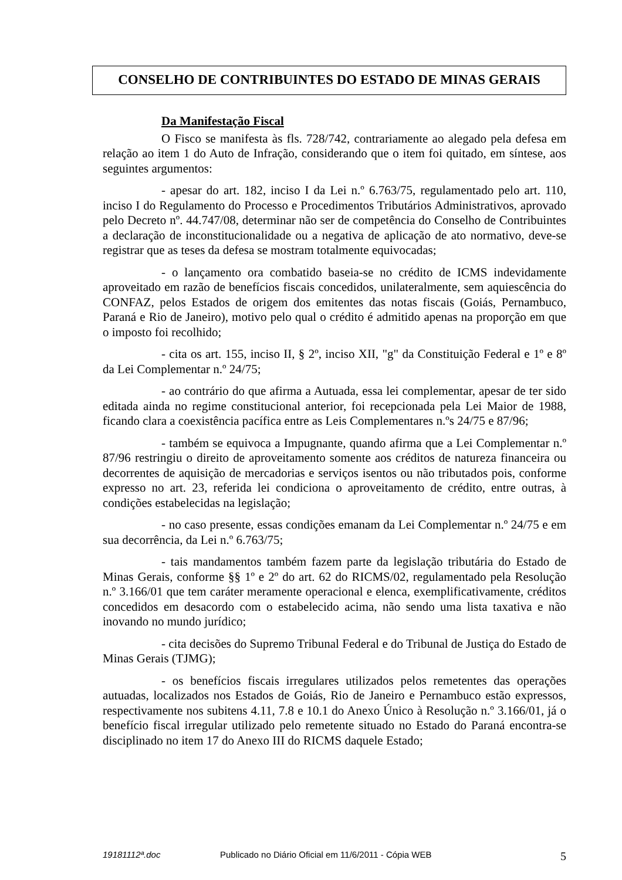CONSELHO DE CONTRIBUINTES DO ESTADO DE MINAS GERAIS
Da Manifestação Fiscal
O Fisco se manifesta às fls. 728/742, contrariamente ao alegado pela defesa em relação ao item 1 do Auto de Infração, considerando que o item foi quitado, em síntese, aos seguintes argumentos:
- apesar do art. 182, inciso I da Lei n.º 6.763/75, regulamentado pelo art. 110, inciso I do Regulamento do Processo e Procedimentos Tributários Administrativos, aprovado pelo Decreto nº. 44.747/08, determinar não ser de competência do Conselho de Contribuintes a declaração de inconstitucionalidade ou a negativa de aplicação de ato normativo, deve-se registrar que as teses da defesa se mostram totalmente equivocadas;
- o lançamento ora combatido baseia-se no crédito de ICMS indevidamente aproveitado em razão de benefícios fiscais concedidos, unilateralmente, sem aquiescência do CONFAZ, pelos Estados de origem dos emitentes das notas fiscais (Goiás, Pernambuco, Paraná e Rio de Janeiro), motivo pelo qual o crédito é admitido apenas na proporção em que o imposto foi recolhido;
- cita os art. 155, inciso II, § 2º, inciso XII, "g" da Constituição Federal e 1º e 8º da Lei Complementar n.º 24/75;
- ao contrário do que afirma a Autuada, essa lei complementar, apesar de ter sido editada ainda no regime constitucional anterior, foi recepcionada pela Lei Maior de 1988, ficando clara a coexistência pacífica entre as Leis Complementares n.ºs 24/75 e 87/96;
- também se equivoca a Impugnante, quando afirma que a Lei Complementar n.º 87/96 restringiu o direito de aproveitamento somente aos créditos de natureza financeira ou decorrentes de aquisição de mercadorias e serviços isentos ou não tributados pois, conforme expresso no art. 23, referida lei condiciona o aproveitamento de crédito, entre outras, à condições estabelecidas na legislação;
- no caso presente, essas condições emanam da Lei Complementar n.º 24/75 e em sua decorrência, da Lei n.º 6.763/75;
- tais mandamentos também fazem parte da legislação tributária do Estado de Minas Gerais, conforme §§ 1º e 2º do art. 62 do RICMS/02, regulamentado pela Resolução n.º 3.166/01 que tem caráter meramente operacional e elenca, exemplificativamente, créditos concedidos em desacordo com o estabelecido acima, não sendo uma lista taxativa e não inovando no mundo jurídico;
- cita decisões do Supremo Tribunal Federal e do Tribunal de Justiça do Estado de Minas Gerais (TJMG);
- os benefícios fiscais irregulares utilizados pelos remetentes das operações autuadas, localizados nos Estados de Goiás, Rio de Janeiro e Pernambuco estão expressos, respectivamente nos subitens 4.11, 7.8 e 10.1 do Anexo Único à Resolução n.º 3.166/01, já o benefício fiscal irregular utilizado pelo remetente situado no Estado do Paraná encontra-se disciplinado no item 17 do Anexo III do RICMS daquele Estado;
19181112ª.doc Publicado no Diário Oficial em 11/6/2011 - Cópia WEB 5